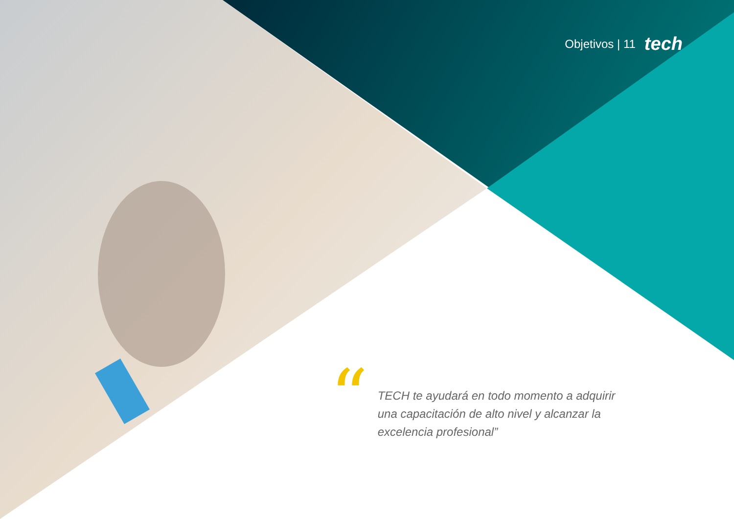Objetivos | 11 tech
“
TECH te ayudará en todo momento a adquirir una capacitación de alto nivel y alcanzar la excelencia profesional”